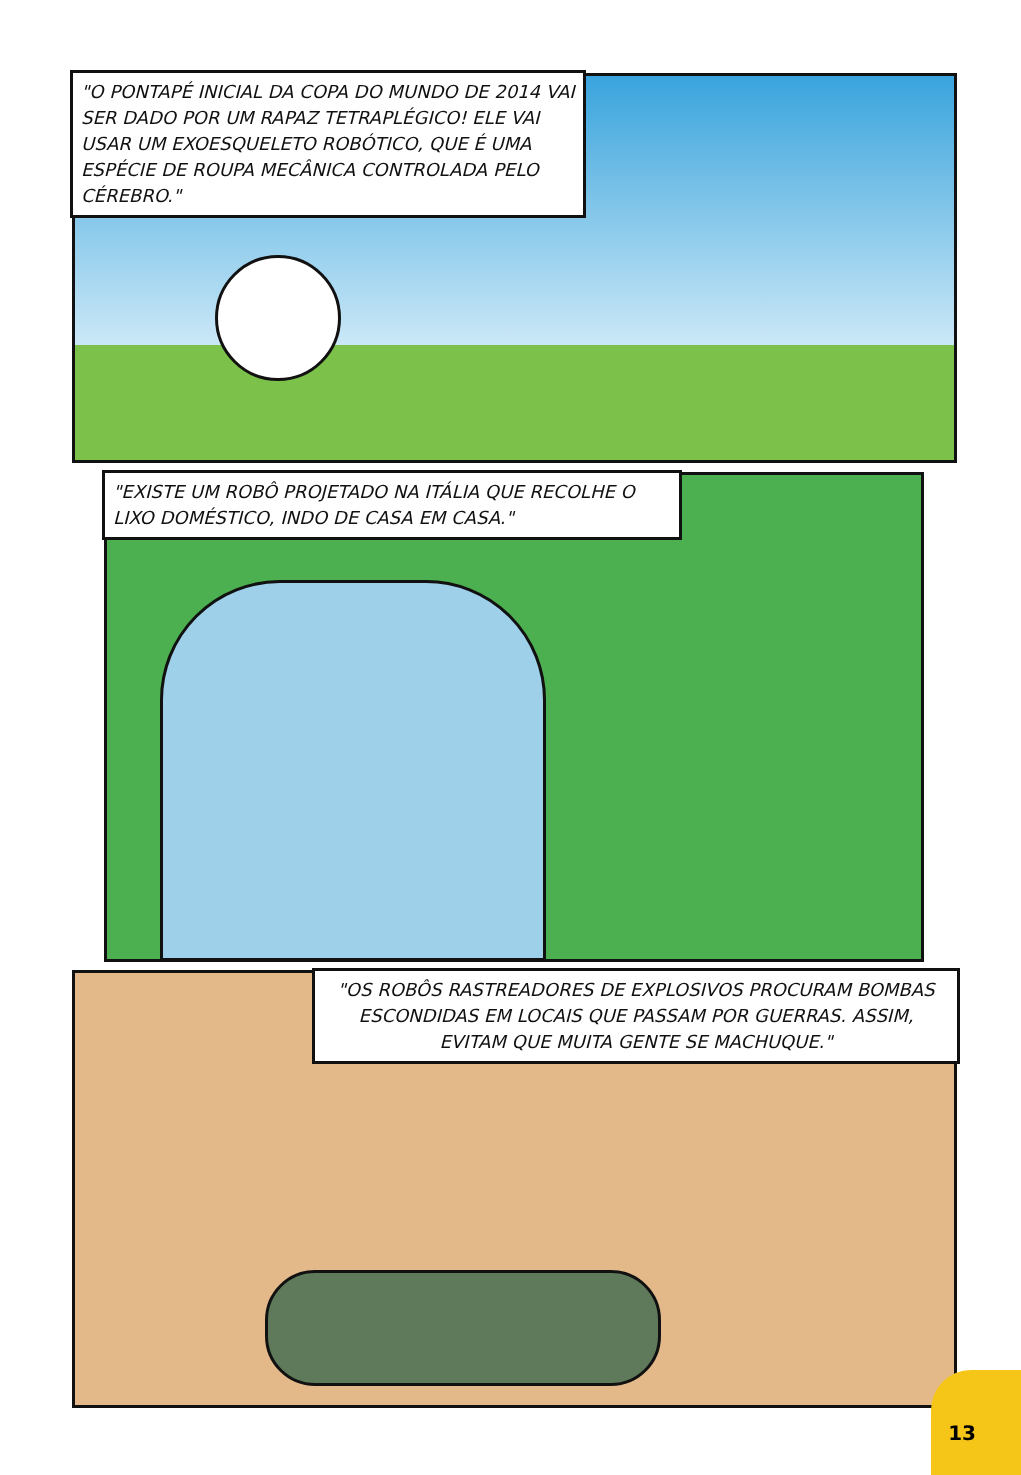"O PONTAPÉ INICIAL DA COPA DO MUNDO DE 2014 VAI SER DADO POR UM RAPAZ TETRAPLÉGICO! ELE VAI USAR UM EXOESQUELETO ROBÓTICO, QUE É UMA ESPÉCIE DE ROUPA MECÂNICA CONTROLADA PELO CÉREBRO."
"EXISTE UM ROBÔ PROJETADO NA ITÁLIA QUE RECOLHE O LIXO DOMÉSTICO, INDO DE CASA EM CASA."
"OS ROBÔS RASTREADORES DE EXPLOSIVOS PROCURAM BOMBAS ESCONDIDAS EM LOCAIS QUE PASSAM POR GUERRAS. ASSIM, EVITAM QUE MUITA GENTE SE MACHUQUE."
13